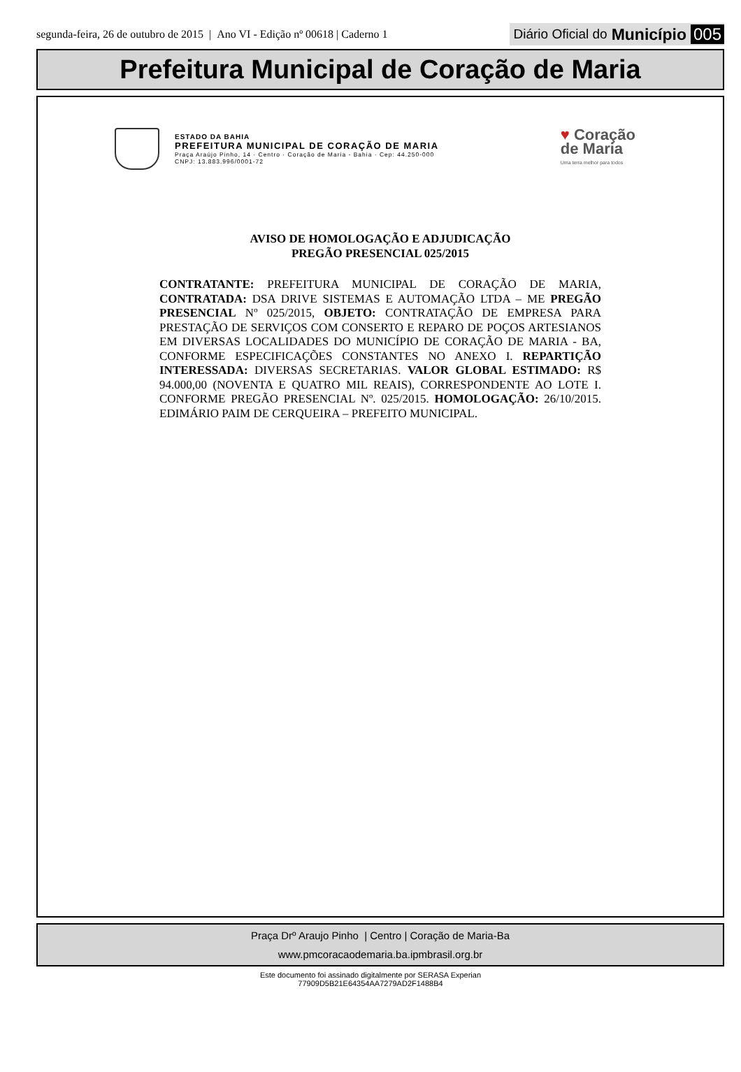segunda-feira, 26 de outubro de 2015 | Ano VI - Edição nº 00618 | Caderno 1 Diário Oficial do Município 005
Prefeitura Municipal de Coração de Maria
ESTADO DA BAHIA
PREFEITURA MUNICIPAL DE CORAÇÃO DE MARIA
Praça Araújo Pinho, 14 · Centro · Coração de Maria - Bahia · Cep: 44.250-000
CNPJ: 13.883.996/0001-72
♥ Coração
de Maria
Uma terra melhor para todos
AVISO DE HOMOLOGAÇÃO E ADJUDICAÇÃO
PREGÃO PRESENCIAL 025/2015
CONTRATANTE: PREFEITURA MUNICIPAL DE CORAÇÃO DE MARIA, CONTRATADA: DSA DRIVE SISTEMAS E AUTOMAÇÃO LTDA – ME PREGÃO PRESENCIAL Nº 025/2015, OBJETO: CONTRATAÇÃO DE EMPRESA PARA PRESTAÇÃO DE SERVIÇOS COM CONSERTO E REPARO DE POÇOS ARTESIANOS EM DIVERSAS LOCALIDADES DO MUNICÍPIO DE CORAÇÃO DE MARIA - BA, CONFORME ESPECIFICAÇÕES CONSTANTES NO ANEXO I. REPARTIÇÃO INTERESSADA: DIVERSAS SECRETARIAS. VALOR GLOBAL ESTIMADO: R$ 94.000,00 (NOVENTA E QUATRO MIL REAIS), CORRESPONDENTE AO LOTE I. CONFORME PREGÃO PRESENCIAL Nº. 025/2015. HOMOLOGAÇÃO: 26/10/2015. EDIMÁRIO PAIM DE CERQUEIRA – PREFEITO MUNICIPAL.
Praça Drº Araujo Pinho | Centro | Coração de Maria-Ba
www.pmcoracaodemaria.ba.ipmbrasil.org.br
Este documento foi assinado digitalmente por SERASA Experian
77909D5B21E64354AA7279AD2F1488B4